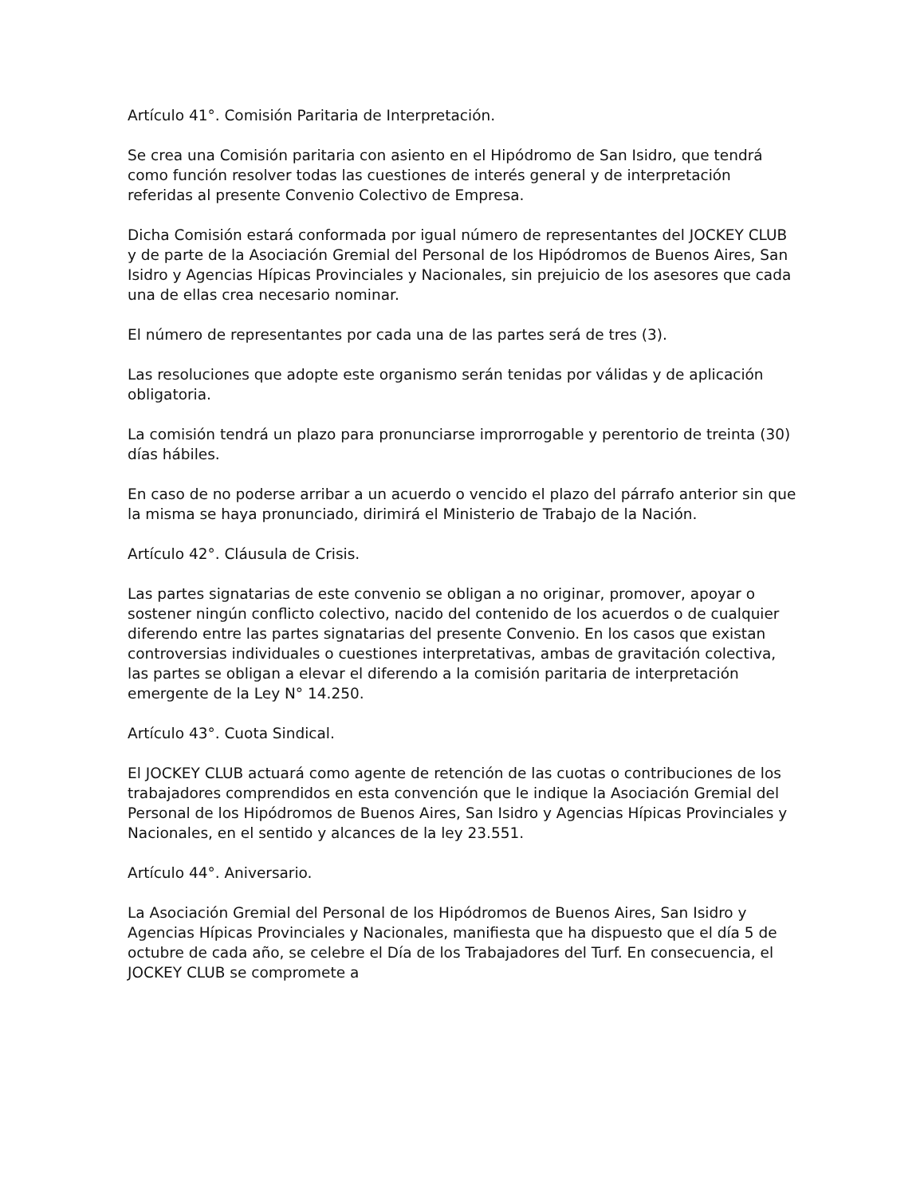Artículo 41°. Comisión Paritaria de Interpretación.
Se crea una Comisión paritaria con asiento en el Hipódromo de San Isidro, que tendrá como función resolver todas las cuestiones de interés general y de interpretación referidas al presente Convenio Colectivo de Empresa.
Dicha Comisión estará conformada por igual número de representantes del JOCKEY CLUB y de parte de la Asociación Gremial del Personal de los Hipódromos de Buenos Aires, San Isidro y Agencias Hípicas Provinciales y Nacionales, sin prejuicio de los asesores que cada una de ellas crea necesario nominar.
El número de representantes por cada una de las partes será de tres (3).
Las resoluciones que adopte este organismo serán tenidas por válidas y de aplicación obligatoria.
La comisión tendrá un plazo para pronunciarse improrrogable y perentorio de treinta (30) días hábiles.
En caso de no poderse arribar a un acuerdo o vencido el plazo del párrafo anterior sin que la misma se haya pronunciado, dirimirá el Ministerio de Trabajo de la Nación.
Artículo 42°. Cláusula de Crisis.
Las partes signatarias de este convenio se obligan a no originar, promover, apoyar o sostener ningún conflicto colectivo, nacido del contenido de los acuerdos o de cualquier diferendo entre las partes signatarias del presente Convenio. En los casos que existan controversias individuales o cuestiones interpretativas, ambas de gravitación colectiva, las partes se obligan a elevar el diferendo a la comisión paritaria de interpretación emergente de la Ley N° 14.250.
Artículo 43°. Cuota Sindical.
El JOCKEY CLUB actuará como agente de retención de las cuotas o contribuciones de los trabajadores comprendidos en esta convención que le indique la Asociación Gremial del Personal de los Hipódromos de Buenos Aires, San Isidro y Agencias Hípicas Provinciales y Nacionales, en el sentido y alcances de la ley 23.551.
Artículo 44°. Aniversario.
La Asociación Gremial del Personal de los Hipódromos de Buenos Aires, San Isidro y Agencias Hípicas Provinciales y Nacionales, manifiesta que ha dispuesto que el día 5 de octubre de cada año, se celebre el Día de los Trabajadores del Turf. En consecuencia, el JOCKEY CLUB se compromete a